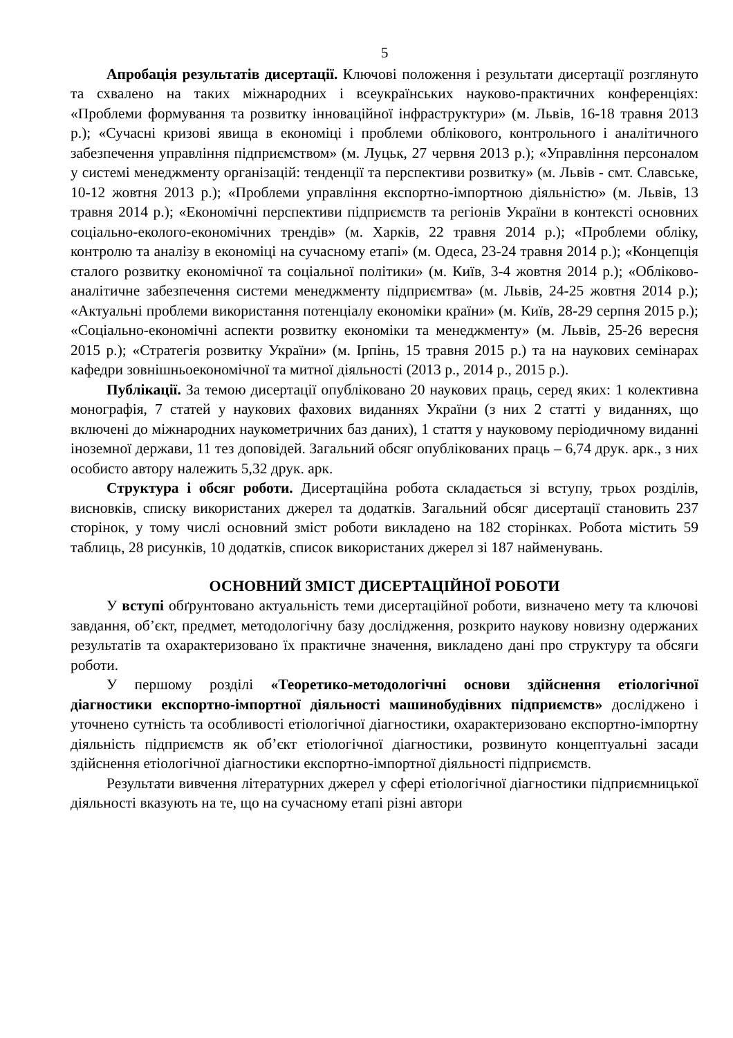5
Апробація результатів дисертації. Ключові положення і результати дисертації розглянуто та схвалено на таких міжнародних і всеукраїнських науково-практичних конференціях: «Проблеми формування та розвитку інноваційної інфраструктури» (м. Львів, 16-18 травня 2013 р.); «Сучасні кризові явища в економіці і проблеми облікового, контрольного і аналітичного забезпечення управління підприємством» (м. Луцьк, 27 червня 2013 р.); «Управління персоналом у системі менеджменту організацій: тенденції та перспективи розвитку» (м. Львів - смт. Славське, 10-12 жовтня 2013 р.); «Проблеми управління експортно-імпортною діяльністю» (м. Львів, 13 травня 2014 р.); «Економічні перспективи підприємств та регіонів України в контексті основних соціально-еколого-економічних трендів» (м. Харків, 22 травня 2014 р.); «Проблеми обліку, контролю та аналізу в економіці на сучасному етапі» (м. Одеса, 23-24 травня 2014 р.); «Концепція сталого розвитку економічної та соціальної політики» (м. Київ, 3-4 жовтня 2014 р.); «Обліково-аналітичне забезпечення системи менеджменту підприємтва» (м. Львів, 24-25 жовтня 2014 р.); «Актуальні проблеми використання потенціалу економіки країни» (м. Київ, 28-29 серпня 2015 р.); «Соціально-економічні аспекти розвитку економіки та менеджменту» (м. Львів, 25-26 вересня 2015 р.); «Стратегія розвитку України» (м. Ірпінь, 15 травня 2015 р.) та на наукових семінарах кафедри зовнішньоекономічної та митної діяльності (2013 р., 2014 р., 2015 р.).
Публікації. За темою дисертації опубліковано 20 наукових праць, серед яких: 1 колективна монографія, 7 статей у наукових фахових виданнях України (з них 2 статті у виданнях, що включені до міжнародних наукометричних баз даних), 1 стаття у науковому періодичному виданні іноземної держави, 11 тез доповідей. Загальний обсяг опублікованих праць – 6,74 друк. арк., з них особисто автору належить 5,32 друк. арк.
Структура і обсяг роботи. Дисертаційна робота складається зі вступу, трьох розділів, висновків, списку використаних джерел та додатків. Загальний обсяг дисертації становить 237 сторінок, у тому числі основний зміст роботи викладено на 182 сторінках. Робота містить 59 таблиць, 28 рисунків, 10 додатків, список використаних джерел зі 187 найменувань.
ОСНОВНИЙ ЗМІСТ ДИСЕРТАЦІЙНОЇ РОБОТИ
У вступі обґрунтовано актуальність теми дисертаційної роботи, визначено мету та ключові завдання, об’єкт, предмет, методологічну базу дослідження, розкрито наукову новизну одержаних результатів та охарактеризовано їх практичне значення, викладено дані про структуру та обсяги роботи.
У першому розділі «Теоретико-методологічні основи здійснення етіологічної діагностики експортно-імпортної діяльності машинобудівних підприємств» досліджено і уточнено сутність та особливості етіологічної діагностики, охарактеризовано експортно-імпортну діяльність підприємств як об’єкт етіологічної діагностики, розвинуто концептуальні засади здійснення етіологічної діагностики експортно-імпортної діяльності підприємств.
Результати вивчення літературних джерел у сфері етіологічної діагностики підприємницької діяльності вказують на те, що на сучасному етапі різні автори